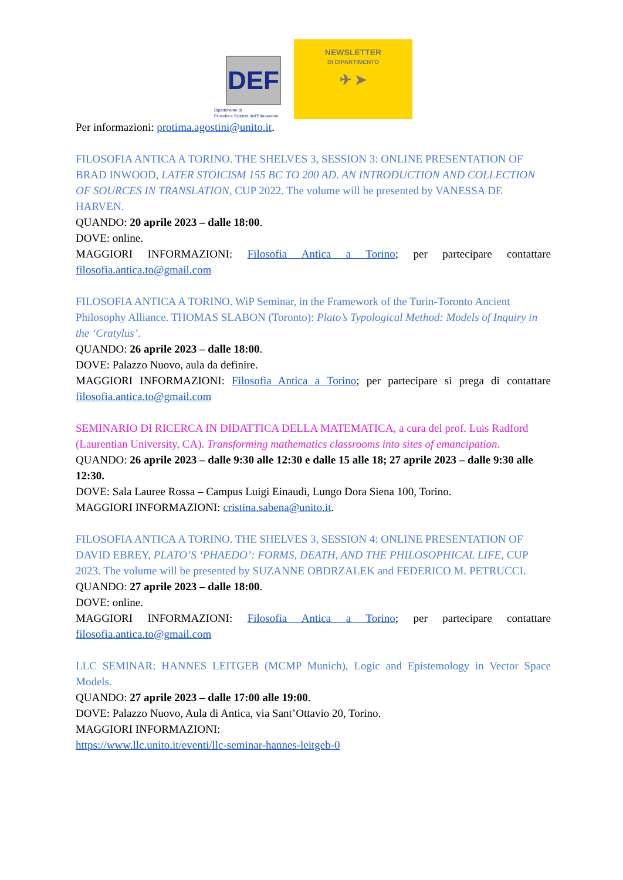DEF
Dipartimento di
Filosofia e Scienze dell'Educazione
NEWSLETTER
DI DIPARTIMENTO
✈ ➤
Per informazioni: protima.agostini@unito.it.
FILOSOFIA ANTICA A TORINO. THE SHELVES 3, SESSION 3: ONLINE PRESENTATION OF BRAD INWOOD, LATER STOICISM 155 BC TO 200 AD. AN INTRODUCTION AND COLLECTION OF SOURCES IN TRANSLATION, CUP 2022. The volume will be presented by VANESSA DE HARVEN.
QUANDO: 20 aprile 2023 – dalle 18:00.
DOVE: online.
MAGGIORI INFORMAZIONI: Filosofia Antica a Torino; per partecipare contattare filosofia.antica.to@gmail.com
FILOSOFIA ANTICA A TORINO. WiP Seminar, in the Framework of the Turin-Toronto Ancient Philosophy Alliance. THOMAS SLABON (Toronto): Plato’s Typological Method: Models of Inquiry in the ‘Cratylus’.
QUANDO: 26 aprile 2023 – dalle 18:00.
DOVE: Palazzo Nuovo, aula da definire.
MAGGIORI INFORMAZIONI: Filosofia Antica a Torino; per partecipare si prega di contattare filosofia.antica.to@gmail.com
SEMINARIO DI RICERCA IN DIDATTICA DELLA MATEMATICA, a cura del prof. Luis Radford (Laurentian University, CA). Transforming mathematics classrooms into sites of emancipation.
QUANDO: 26 aprile 2023 – dalle 9:30 alle 12:30 e dalle 15 alle 18; 27 aprile 2023 – dalle 9:30 alle 12:30.
DOVE: Sala Lauree Rossa – Campus Luigi Einaudi, Lungo Dora Siena 100, Torino.
MAGGIORI INFORMAZIONI: cristina.sabena@unito.it.
FILOSOFIA ANTICA A TORINO. THE SHELVES 3, SESSION 4: ONLINE PRESENTATION OF DAVID EBREY, PLATO’S ‘PHAEDO’: FORMS, DEATH, AND THE PHILOSOPHICAL LIFE, CUP 2023. The volume will be presented by SUZANNE OBDRZALEK and FEDERICO M. PETRUCCI.
QUANDO: 27 aprile 2023 – dalle 18:00.
DOVE: online.
MAGGIORI INFORMAZIONI: Filosofia Antica a Torino; per partecipare contattare filosofia.antica.to@gmail.com
LLC SEMINAR: HANNES LEITGEB (MCMP Munich), Logic and Epistemology in Vector Space Models.
QUANDO: 27 aprile 2023 – dalle 17:00 alle 19:00.
DOVE: Palazzo Nuovo, Aula di Antica, via Sant’Ottavio 20, Torino.
MAGGIORI INFORMAZIONI:
https://www.llc.unito.it/eventi/llc-seminar-hannes-leitgeb-0